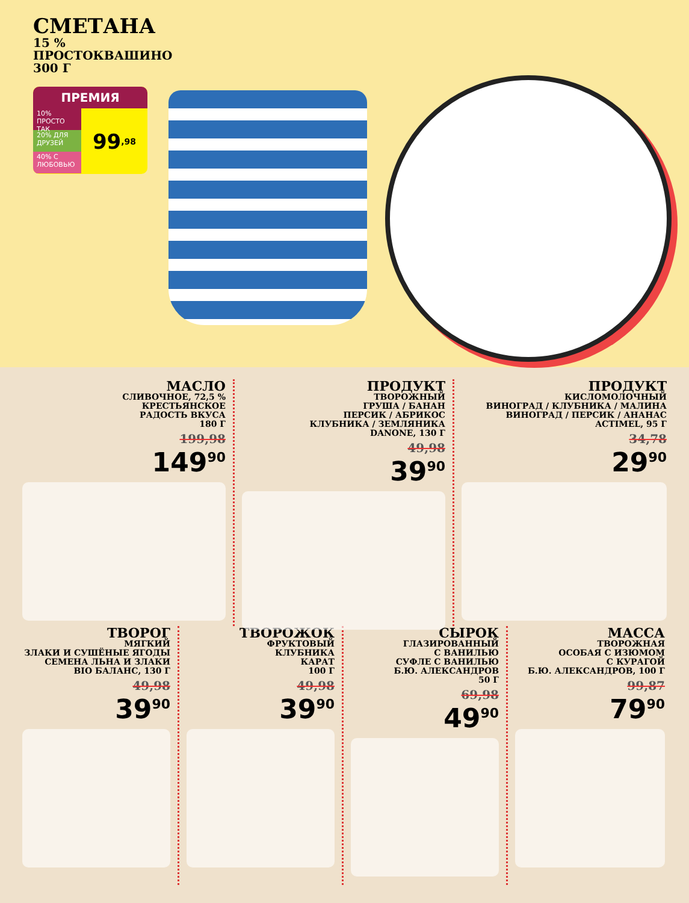СМЕТАНА
15 %
ПРОСТОКВАШИНО
300 Г
ПРЕМИЯ
10% ПРОСТО ТАК
20% ДЛЯ ДРУЗЕЙ
40% С ЛЮБОВЬЮ
99<sup>,98</sup>
МАСЛО
СЛИВОЧНОЕ, 72,5 %
КРЕСТЬЯНСКОЕ
РАДОСТЬ ВКУСА
180 Г
199,98
149<sup>90</sup>
ПРОДУКТ
ТВОРОЖНЫЙ
ГРУША / БАНАН
ПЕРСИК / АБРИКОС
КЛУБНИКА / ЗЕМЛЯНИКА
DANONE, 130 Г
49,98
39<sup>90</sup>
ПРОДУКТ
КИСЛОМОЛОЧНЫЙ
ВИНОГРАД / КЛУБНИКА / МАЛИНА
ВИНОГРАД / ПЕРСИК / АНАНАС
ACTIMEL, 95 Г
34,78
29<sup>90</sup>
ТВОРОГ
МЯГКИЙ
ЗЛАКИ И СУШЁНЫЕ ЯГОДЫ
СЕМЕНА ЛЬНА И ЗЛАКИ
BIO БАЛАНС, 130 Г
49,98
39<sup>90</sup>
ТВОРОЖОК
ФРУКТОВЫЙ
КЛУБНИКА
КАРАТ
100 Г
49,98
39<sup>90</sup>
СЫРОК
ГЛАЗИРОВАННЫЙ
С ВАНИЛЬЮ
СУФЛЕ С ВАНИЛЬЮ
Б.Ю. АЛЕКСАНДРОВ
50 Г
69,98
49<sup>90</sup>
МАССА
ТВОРОЖНАЯ
ОСОБАЯ С ИЗЮМОМ
С КУРАГОЙ
Б.Ю. АЛЕКСАНДРОВ, 100 Г
99,87
79<sup>90</sup>